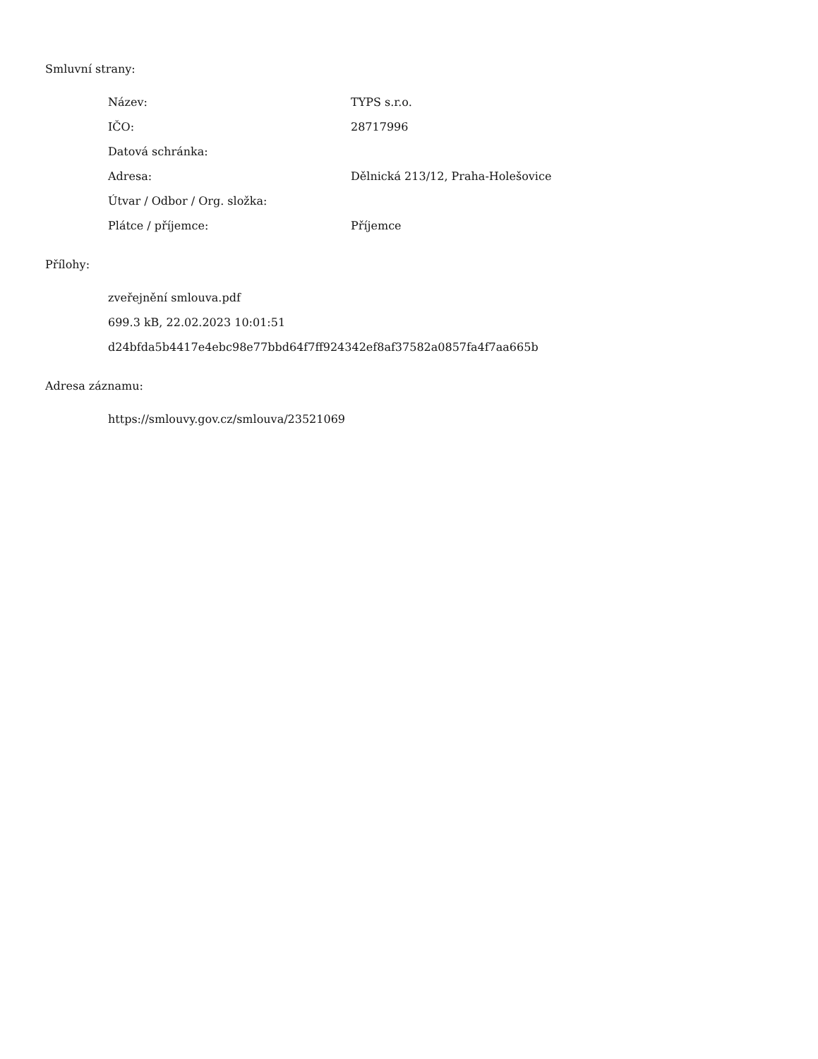Smluvní strany:
| Název: | TYPS s.r.o. |
| IČO: | 28717996 |
| Datová schránka: | |
| Adresa: | Dělnická 213/12, Praha-Holešovice |
| Útvar / Odbor / Org. složka: | |
| Plátce / příjemce: | Příjemce |
Přílohy:
zveřejnění smlouva.pdf
699.3 kB, 22.02.2023 10:01:51
d24bfda5b4417e4ebc98e77bbd64f7ff924342ef8af37582a0857fa4f7aa665b
Adresa záznamu:
https://smlouvy.gov.cz/smlouva/23521069